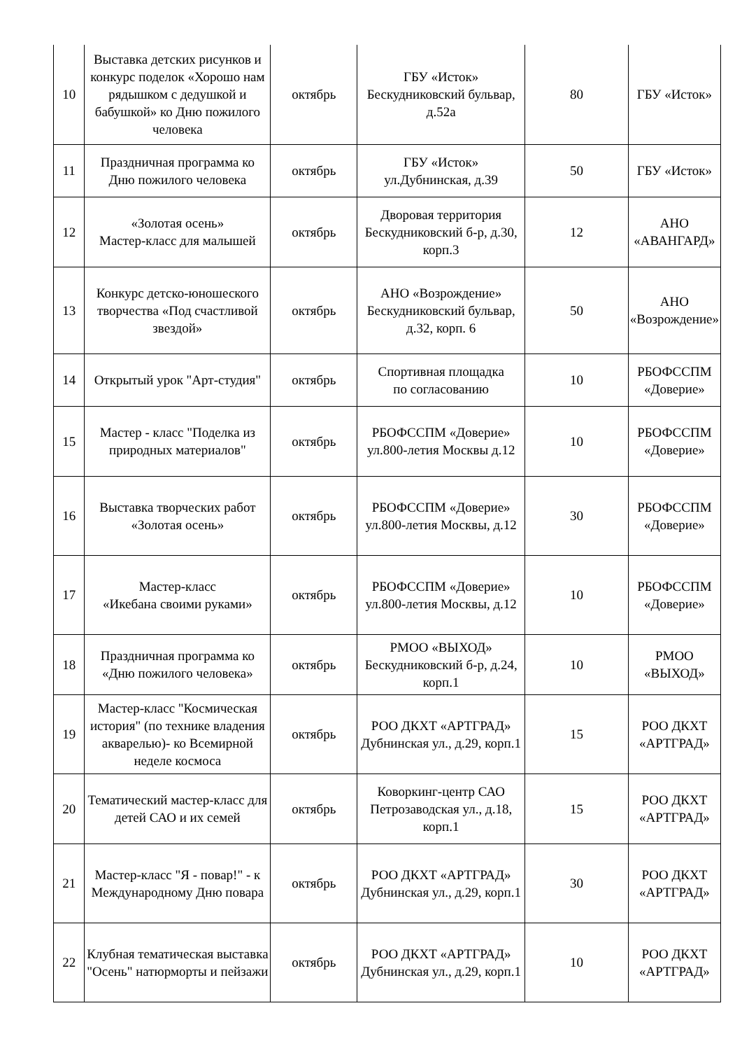| 10 | Выставка детских рисунков и конкурс поделок «Хорошо нам рядышком с дедушкой и бабушкой» ко Дню пожилого человека | октябрь | ГБУ «Исток» Бескудниковский бульвар, д.52а | 80 | ГБУ «Исток» |
| 11 | Праздничная программа ко Дню пожилого человека | октябрь | ГБУ «Исток» ул.Дубнинская, д.39 | 50 | ГБУ «Исток» |
| 12 | «Золотая осень» Мастер-класс для малышей | октябрь | Дворовая территория Бескудниковский б-р, д.30, корп.3 | 12 | АНО «АВАНГАРД» |
| 13 | Конкурс детско-юношеского творчества «Под счастливой звездой» | октябрь | АНО «Возрождение» Бескудниковский бульвар, д.32, корп. 6 | 50 | АНО «Возрождение» |
| 14 | Открытый урок "Арт-студия" | октябрь | Спортивная площадка по согласованию | 10 | РБОФССПМ «Доверие» |
| 15 | Мастер - класс "Поделка из природных материалов" | октябрь | РБОФССПМ «Доверие» ул.800-летия Москвы д.12 | 10 | РБОФССПМ «Доверие» |
| 16 | Выставка творческих работ «Золотая осень» | октябрь | РБОФССПМ «Доверие» ул.800-летия Москвы, д.12 | 30 | РБОФССПМ «Доверие» |
| 17 | Мастер-класс «Икебана своими руками» | октябрь | РБОФССПМ «Доверие» ул.800-летия Москвы, д.12 | 10 | РБОФССПМ «Доверие» |
| 18 | Праздничная программа ко «Дню пожилого человека» | октябрь | РМОО «ВЫХОД» Бескудниковский б-р, д.24, корп.1 | 10 | РМОО «ВЫХОД» |
| 19 | Мастер-класс "Космическая история" (по технике владения акварелью)- ко Всемирной неделе космоса | октябрь | РОО ДКХТ «АРТГРАД» Дубнинская ул., д.29, корп.1 | 15 | РОО ДКХТ «АРТГРАД» |
| 20 | Тематический мастер-класс для детей САО и их семей | октябрь | Коворкинг-центр САО Петрозаводская ул., д.18, корп.1 | 15 | РОО ДКХТ «АРТГРАД» |
| 21 | Мастер-класс "Я - повар!" - к Международному Дню повара | октябрь | РОО ДКХТ «АРТГРАД» Дубнинская ул., д.29, корп.1 | 30 | РОО ДКХТ «АРТГРАД» |
| 22 | Клубная тематическая выставка "Осень" натюрморты и пейзажи | октябрь | РОО ДКХТ «АРТГРАД» Дубнинская ул., д.29, корп.1 | 10 | РОО ДКХТ «АРТГРАД» |